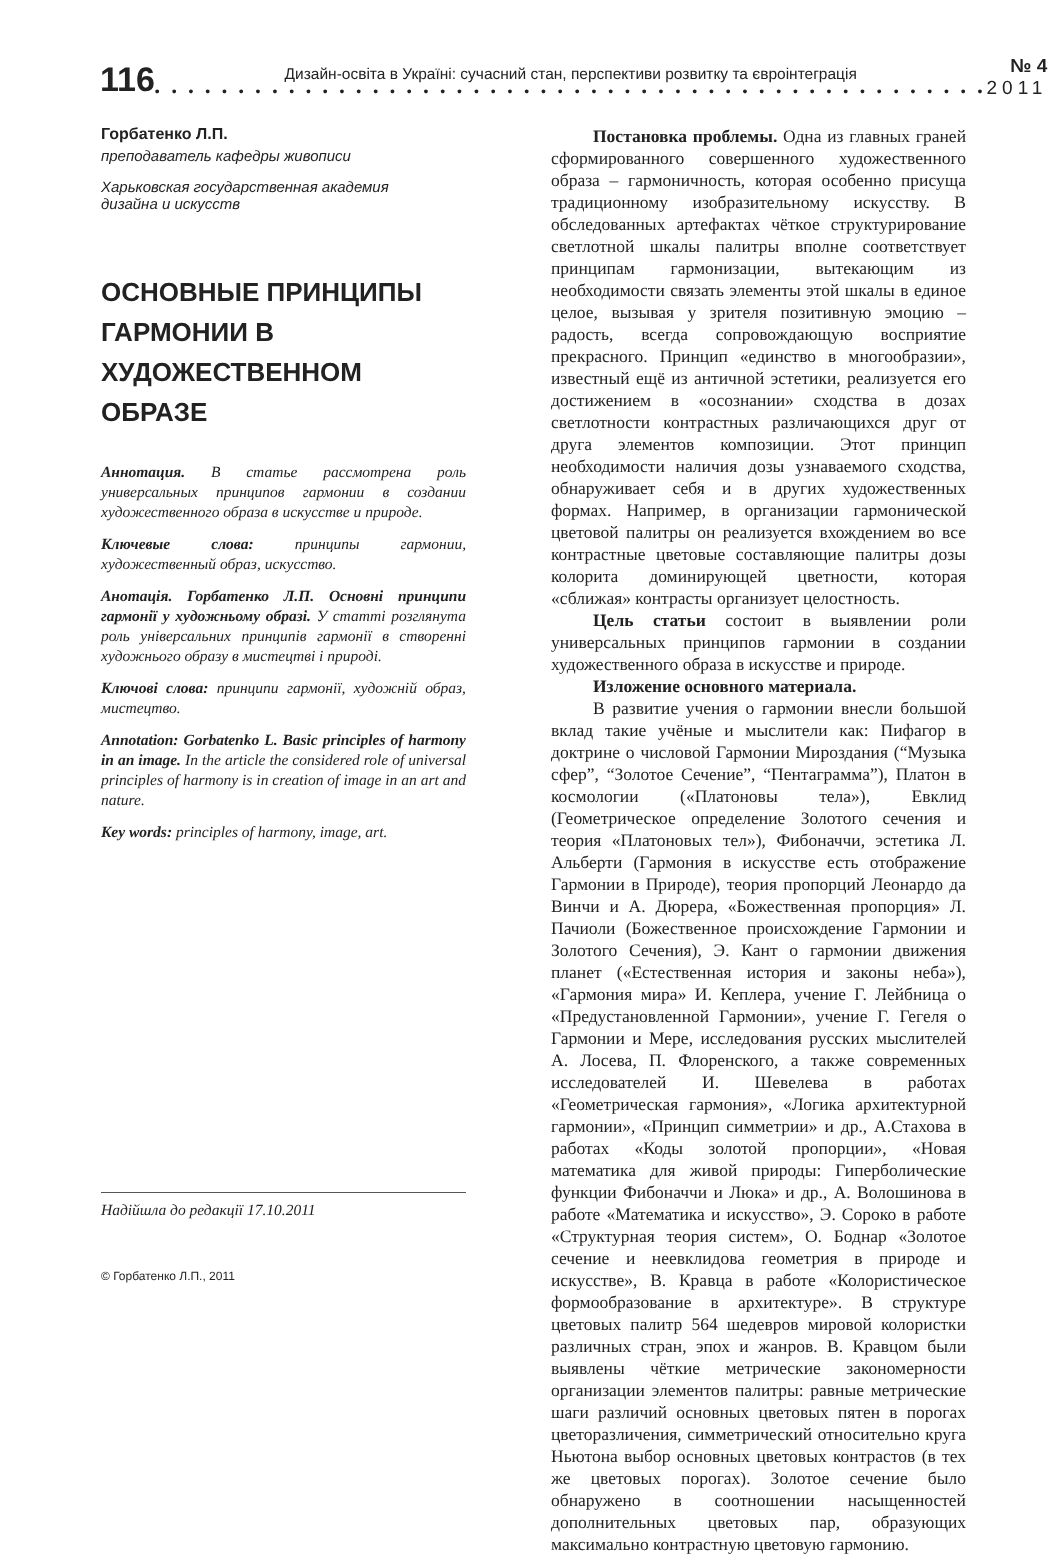116
Дизайн-освіта в Україні: сучасний стан, перспективи розвитку та євроінтеграція
• • • • • • • • • • • • • • • • • • • • • • • • • • • • • • • • • • • • • • • • • • • • • • • • • •
№ 4
2011
Горбатенко Л.П.
преподаватель кафедры живописи
Харьковская государственная академия
дизайна и искусств
ОСНОВНЫЕ ПРИНЦИПЫ ГАРМОНИИ В ХУДОЖЕСТВЕННОМ ОБРАЗЕ
Аннотация. В статье рассмотрена роль универсальных принципов гармонии в создании художественного образа в искусстве и природе.
Ключевые слова: принципы гармонии, художественный образ, искусство.
Анотація. Горбатенко Л.П. Основні принципи гармонії у художньому образі. У статті розглянута роль універсальних принципів гармонії в створенні художнього образу в мистецтві і природі.
Ключові слова: принципи гармонії, художній образ, мистецтво.
Annotation: Gorbatenko L. Basic principles of harmony in an image. In the article the considered role of universal principles of harmony is in creation of image in an art and nature.
Key words: principles of harmony, image, art.
Надійшла до редакції 17.10.2011
© Горбатенко Л.П., 2011
Постановка проблемы. Одна из главных граней сформированного совершенного художественного образа – гармоничность, которая особенно присуща традиционному изобразительному искусству. В обследованных артефактах чёткое структурирование светлотной шкалы палитры вполне соответствует принципам гармонизации, вытекающим из необходимости связать элементы этой шкалы в единое целое, вызывая у зрителя позитивную эмоцию – радость, всегда сопровождающую восприятие прекрасного. Принцип «единство в многообразии», известный ещё из античной эстетики, реализуется его достижением в «осознании» сходства в дозах светлотности контрастных различающихся друг от друга элементов композиции. Этот принцип необходимости наличия дозы узнаваемого сходства, обнаруживает себя и в других художественных формах. Например, в организации гармонической цветовой палитры он реализуется вхождением во все контрастные цветовые составляющие палитры дозы колорита доминирующей цветности, которая «сближая» контрасты организует целостность.
Цель статьи состоит в выявлении роли универсальных принципов гармонии в создании художественного образа в искусстве и природе.
Изложение основного материала.
В развитие учения о гармонии внесли большой вклад такие учёные и мыслители как: Пифагор в доктрине о числовой Гармонии Мироздания (“Музыка сфер”, “Золотое Сечение”, “Пентаграмма”), Платон в космологии («Платоновы тела»), Евклид (Геометрическое определение Золотого сечения и теория «Платоновых тел»), Фибоначчи, эстетика Л. Альберти (Гармония в искусстве есть отображение Гармонии в Природе), теория пропорций Леонардо да Винчи и А. Дюрера, «Божественная пропорция» Л. Пачиоли (Божественное происхождение Гармонии и Золотого Сечения), Э. Кант о гармонии движения планет («Естественная история и законы неба»), «Гармония мира» И. Кеплера, учение Г. Лейбница о «Предустановленной Гармонии», учение Г. Гегеля о Гармонии и Мере, исследования русских мыслителей А. Лосева, П. Флоренского, а также современных исследователей И. Шевелева в работах «Геометрическая гармония», «Логика архитектурной гармонии», «Принцип симметрии» и др., А.Стахова в работах «Коды золотой пропорции», «Новая математика для живой природы: Гиперболические функции Фибоначчи и Люка» и др., А. Волошинова в работе «Математика и искусство», Э. Сороко в работе «Структурная теория систем», О. Боднар «Золотое сечение и неевклидова геометрия в природе и искусстве», В. Кравца в работе «Колористическое формообразование в архитектуре». В структуре цветовых палитр 564 шедевров мировой колористки различных стран, эпох и жанров. В. Кравцом были выявлены чёткие метрические закономерности организации элементов палитры: равные метрические шаги различий основных цветовых пятен в порогах цветоразличения, симметрический относительно круга Ньютона выбор основных цветовых контрастов (в тех же цветовых порогах). Золотое сечение было обнаружено в соотношении насыщенностей дополнительных цветовых пар, образующих максимально контрастную цветовую гармонию.